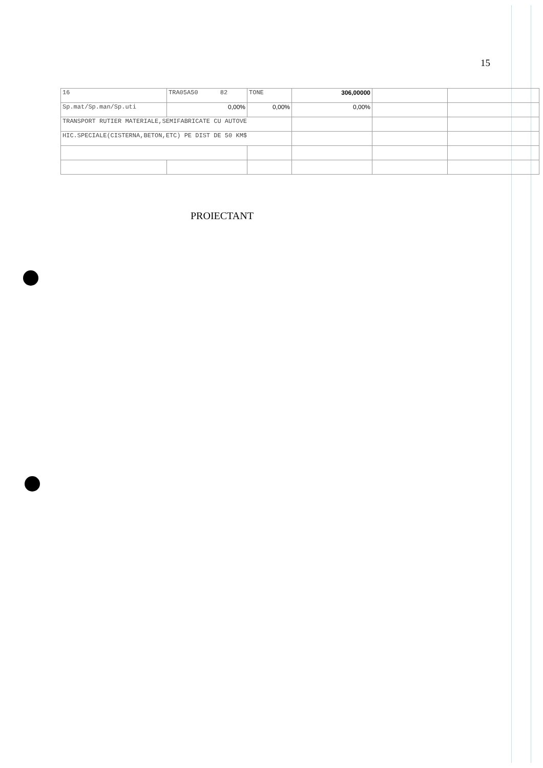15
| 16 | TRA05A50 82 | TONE | 306,00000 | | |
| Sp.mat/Sp.man/Sp.uti | 0,00% | 0,00% | 0,00% | | |
| TRANSPORT RUTIER MATERIALE,SEMIFABRICATE CU AUTOVE | | | | | |
| HIC.SPECIALE(CISTERNA,BETON,ETC) PE DIST DE 50 KM$ | | | | | |
PROIECTANT